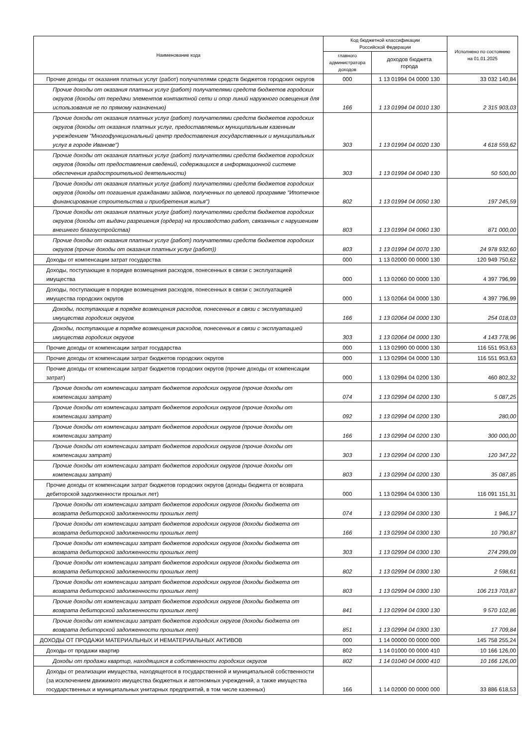| Наименование кода | Код бюджетной классификации Российской Федерации | | Исполнено по состоянию на 01.01.2025 |
| --- | --- | --- | --- |
| | главного администратора доходов | доходов бюджета города | |
| Прочие доходы от оказания платных услуг (работ) получателями средств бюджетов городских округов | 000 | 1 13 01994 04 0000 130 | 33 032 140,84 |
| Прочие доходы от оказания платных услуг (работ) получателями средств бюджетов городских округов (доходы от передачи элементов контактной сети и опор линий наружного освещения для использования не по прямому назначению) | 166 | 1 13 01994 04 0010 130 | 2 315 903,03 |
| Прочие доходы от оказания платных услуг (работ) получателями средств бюджетов городских округов (доходы от оказания платных услуг, предоставляемых муниципальным казенным учреждением "Многофункциональный центр предоставления государственных и муниципальных услуг в городе Иванове") | 303 | 1 13 01994 04 0020 130 | 4 618 559,62 |
| Прочие доходы от оказания платных услуг (работ) получателями средств бюджетов городских округов (доходы от предоставления сведений, содержащихся в информационной системе обеспечения градостроительной деятельности) | 303 | 1 13 01994 04 0040 130 | 50 500,00 |
| Прочие доходы от оказания платных услуг (работ) получателями средств бюджетов городских округов (доходы от погашения гражданами займов, полученных по целевой программе "Ипотечное финансирование строительства и приобретения жилья") | 802 | 1 13 01994 04 0050 130 | 197 245,59 |
| Прочие доходы от оказания платных услуг (работ) получателями средств бюджетов городских округов (доходы от выдачи разрешения (ордера) на производство работ, связанных с нарушением внешнего благоустройства) | 803 | 1 13 01994 04 0060 130 | 871 000,00 |
| Прочие доходы от оказания платных услуг (работ) получателями средств бюджетов городских округов (прочие доходы от оказания платных услуг (работ)) | 803 | 1 13 01994 04 0070 130 | 24 978 932,60 |
| Доходы от компенсации затрат государства | 000 | 1 13 02000 00 0000 130 | 120 949 750,62 |
| Доходы, поступающие в порядке возмещения расходов, понесенных в связи с эксплуатацией имущества | 000 | 1 13 02060 00 0000 130 | 4 397 796,99 |
| Доходы, поступающие в порядке возмещения расходов, понесенных в связи с эксплуатацией имущества городских округов | 000 | 1 13 02064 04 0000 130 | 4 397 796,99 |
| Доходы, поступающие в порядке возмещения расходов, понесенных в связи с эксплуатацией имущества городских округов | 166 | 1 13 02064 04 0000 130 | 254 018,03 |
| Доходы, поступающие в порядке возмещения расходов, понесенных в связи с эксплуатацией имущества городских округов | 303 | 1 13 02064 04 0000 130 | 4 143 778,96 |
| Прочие доходы от компенсации затрат государства | 000 | 1 13 02990 00 0000 130 | 116 551 953,63 |
| Прочие доходы от компенсации затрат бюджетов городских округов | 000 | 1 13 02994 04 0000 130 | 116 551 953,63 |
| Прочие доходы от компенсации затрат бюджетов городских округов (прочие доходы от компенсации затрат) | 000 | 1 13 02994 04 0200 130 | 460 802,32 |
| Прочие доходы от компенсации затрат бюджетов городских округов (прочие доходы от компенсации затрат) | 074 | 1 13 02994 04 0200 130 | 5 087,25 |
| Прочие доходы от компенсации затрат бюджетов городских округов (прочие доходы от компенсации затрат) | 092 | 1 13 02994 04 0200 130 | 280,00 |
| Прочие доходы от компенсации затрат бюджетов городских округов (прочие доходы от компенсации затрат) | 166 | 1 13 02994 04 0200 130 | 300 000,00 |
| Прочие доходы от компенсации затрат бюджетов городских округов (прочие доходы от компенсации затрат) | 303 | 1 13 02994 04 0200 130 | 120 347,22 |
| Прочие доходы от компенсации затрат бюджетов городских округов (прочие доходы от компенсации затрат) | 803 | 1 13 02994 04 0200 130 | 35 087,85 |
| Прочие доходы от компенсации затрат бюджетов городских округов (доходы бюджета от возврата дебиторской задолженности прошлых лет) | 000 | 1 13 02994 04 0300 130 | 116 091 151,31 |
| Прочие доходы от компенсации затрат бюджетов городских округов (доходы бюджета от возврата дебиторской задолженности прошлых лет) | 074 | 1 13 02994 04 0300 130 | 1 946,17 |
| Прочие доходы от компенсации затрат бюджетов городских округов (доходы бюджета от возврата дебиторской задолженности прошлых лет) | 166 | 1 13 02994 04 0300 130 | 10 790,87 |
| Прочие доходы от компенсации затрат бюджетов городских округов (доходы бюджета от возврата дебиторской задолженности прошлых лет) | 303 | 1 13 02994 04 0300 130 | 274 299,09 |
| Прочие доходы от компенсации затрат бюджетов городских округов (доходы бюджета от возврата дебиторской задолженности прошлых лет) | 802 | 1 13 02994 04 0300 130 | 2 598,61 |
| Прочие доходы от компенсации затрат бюджетов городских округов (доходы бюджета от возврата дебиторской задолженности прошлых лет) | 803 | 1 13 02994 04 0300 130 | 106 213 703,87 |
| Прочие доходы от компенсации затрат бюджетов городских округов (доходы бюджета от возврата дебиторской задолженности прошлых лет) | 841 | 1 13 02994 04 0300 130 | 9 570 102,86 |
| Прочие доходы от компенсации затрат бюджетов городских округов (доходы бюджета от возврата дебиторской задолженности прошлых лет) | 851 | 1 13 02994 04 0300 130 | 17 709,84 |
| ДОХОДЫ ОТ ПРОДАЖИ МАТЕРИАЛЬНЫХ И НЕМАТЕРИАЛЬНЫХ АКТИВОВ | 000 | 1 14 00000 00 0000 000 | 145 758 255,24 |
| Доходы от продажи квартир | 802 | 1 14 01000 00 0000 410 | 10 166 126,00 |
| Доходы от продажи квартир, находящихся в собственности городских округов | 802 | 1 14 01040 04 0000 410 | 10 166 126,00 |
| Доходы от реализации имущества, находящегося в государственной и муниципальной собственности (за исключением движимого имущества бюджетных и автономных учреждений, а также имущества государственных и муниципальных унитарных предприятий, в том числе казенных) | 166 | 1 14 02000 00 0000 000 | 33 886 618,53 |